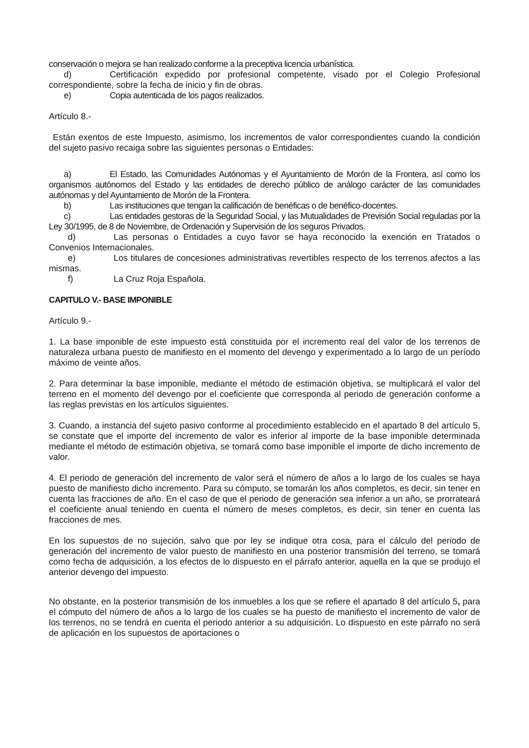conservación o mejora se han realizado conforme a la preceptiva licencia urbanística.
d) Certificación expedido por profesional competente, visado por el Colegio Profesional correspondiente, sobre la fecha de inicio y fin de obras.
e) Copia autenticada de los pagos realizados.
Artículo 8.-
Están exentos de este Impuesto, asimismo, los incrementos de valor correspondientes cuando la condición del sujeto pasivo recaiga sobre las siguientes personas o Entidades:
a) El Estado, las Comunidades Autónomas y el Ayuntamiento de Morón de la Frontera, así como los organismos autónomos del Estado y las entidades de derecho público de análogo carácter de las comunidades autónomas y del Ayuntamiento de Morón de la Frontera.
b) Las instituciones que tengan la calificación de benéficas o de benéfico-docentes.
c) Las entidades gestoras de la Seguridad Social, y las Mutualidades de Previsión Social reguladas por la Ley 30/1995, de 8 de Noviembre, de Ordenación y Supervisión de los seguros Privados.
d) Las personas o Entidades a cuyo favor se haya reconocido la exención en Tratados o Convenios Internacionales.
e) Los titulares de concesiones administrativas revertibles respecto de los terrenos afectos a las mismas.
f) La Cruz Roja Española.
CAPITULO V.- BASE IMPONIBLE
Artículo 9.-
1. La base imponible de este impuesto está constituida por el incremento real del valor de los terrenos de naturaleza urbana puesto de manifiesto en el momento del devengo y experimentado a lo largo de un período máximo de veinte años.
2. Para determinar la base imponible, mediante el método de estimación objetiva, se multiplicará el valor del terreno en el momento del devengo por el coeficiente que corresponda al periodo de generación conforme a las reglas previstas en los artículos siguientes.
3. Cuando, a instancia del sujeto pasivo conforme al procedimiento establecido en el apartado 8 del artículo 5, se constate que el importe del incremento de valor es inferior al importe de la base imponible determinada mediante el método de estimación objetiva, se tomará como base imponible el importe de dicho incremento de valor.
4. El periodo de generación del incremento de valor será el número de años a lo largo de los cuales se haya puesto de manifiesto dicho incremento. Para su cómputo, se tomarán los años completos, es decir, sin tener en cuenta las fracciones de año. En el caso de que el periodo de generación sea inferior a un año, se prorrateará el coeficiente anual teniendo en cuenta el número de meses completos, es decir, sin tener en cuenta las fracciones de mes.
En los supuestos de no sujeción, salvo que por ley se indique otra cosa, para el cálculo del periodo de generación del incremento de valor puesto de manifiesto en una posterior transmisión del terreno, se tomará como fecha de adquisición, a los efectos de lo dispuesto en el párrafo anterior, aquella en la que se produjo el anterior devengo del impuesto.
No obstante, en la posterior transmisión de los inmuebles a los que se refiere el apartado 8 del artículo 5, para el cómputo del número de años a lo largo de los cuales se ha puesto de manifiesto el incremento de valor de los terrenos, no se tendrá en cuenta el periodo anterior a su adquisición. Lo dispuesto en este párrafo no será de aplicación en los supuestos de aportaciones o